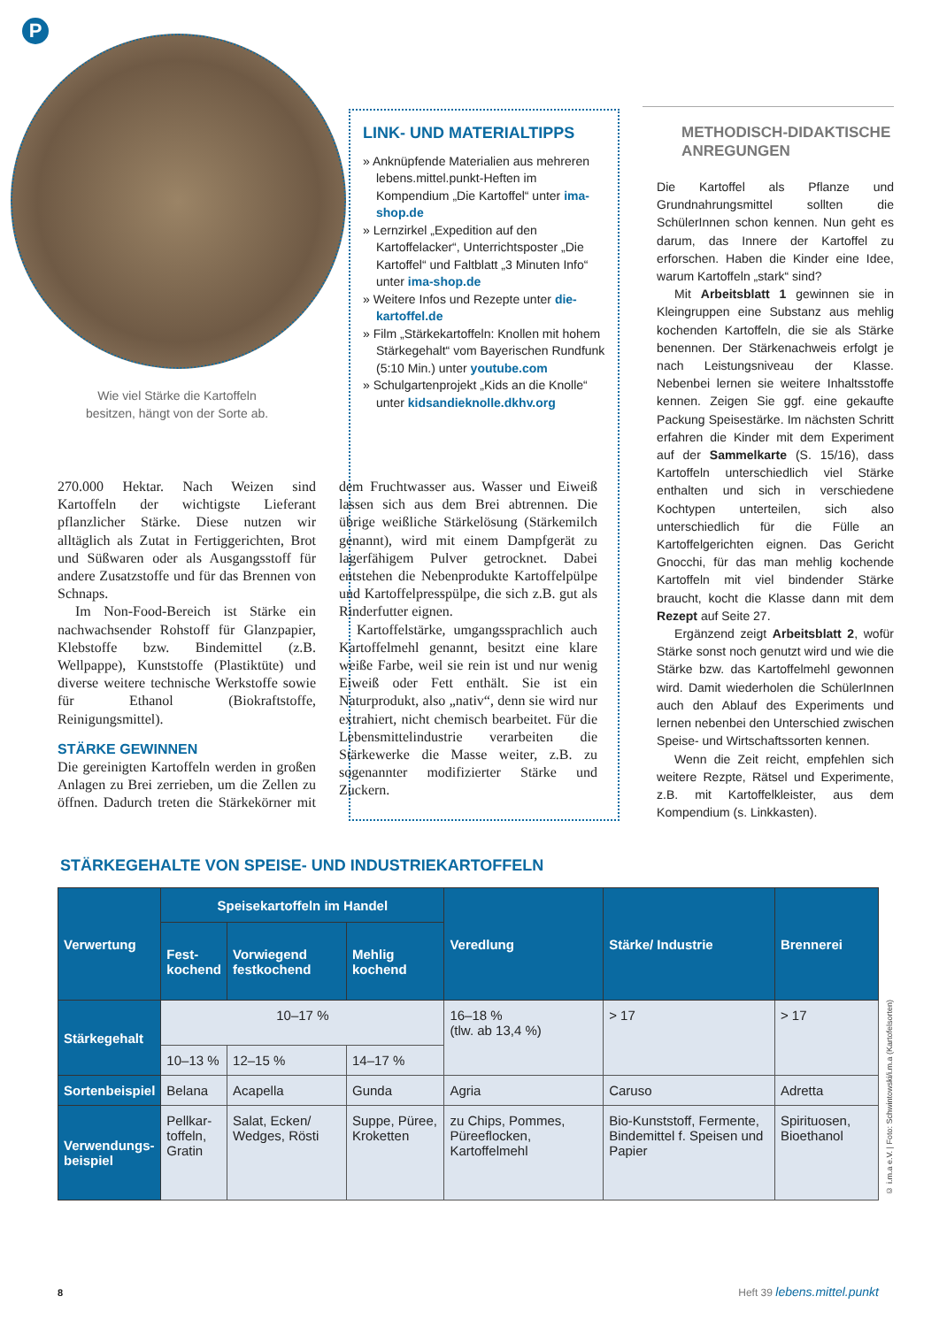P
Wie viel Stärke die Kartoffeln
besitzen, hängt von der Sorte ab.
LINK- UND MATERIALTIPPS
» Anknüpfende Materialien aus mehreren lebens.mittel.punkt-Heften im Kompendium „Die Kartoffel“ unter ima-shop.de
» Lernzirkel „Expedition auf den Kartoffelacker“, Unterrichtsposter „Die Kartoffel“ und Faltblatt „3 Minuten Info“ unter ima-shop.de
» Weitere Infos und Rezepte unter die-kartoffel.de
» Film „Stärkekartoffeln: Knollen mit hohem Stärkegehalt“ vom Bayerischen Rundfunk (5:10 Min.) unter youtube.com
» Schulgartenprojekt „Kids an die Knolle“ unter kidsandieknolle.dkhv.org
METHODISCH-DIDAKTISCHE ANREGUNGEN
Die Kartoffel als Pflanze und Grundnahrungsmittel sollten die SchülerInnen schon kennen. Nun geht es darum, das Innere der Kartoffel zu erforschen. Haben die Kinder eine Idee, warum Kartoffeln „stark“ sind?
Mit Arbeitsblatt 1 gewinnen sie in Kleingruppen eine Substanz aus mehlig kochenden Kartoffeln, die sie als Stärke benennen. Der Stärkenachweis erfolgt je nach Leistungsniveau der Klasse. Nebenbei lernen sie weitere Inhaltsstoffe kennen. Zeigen Sie ggf. eine gekaufte Packung Speisestärke. Im nächsten Schritt erfahren die Kinder mit dem Experiment auf der Sammelkarte (S. 15/16), dass Kartoffeln unterschiedlich viel Stärke enthalten und sich in verschiedene Kochtypen unterteilen, sich also unterschiedlich für die Fülle an Kartoffelgerichten eignen. Das Gericht Gnocchi, für das man mehlig kochende Kartoffeln mit viel bindender Stärke braucht, kocht die Klasse dann mit dem Rezept auf Seite 27.
Ergänzend zeigt Arbeitsblatt 2, wofür Stärke sonst noch genutzt wird und wie die Stärke bzw. das Kartoffelmehl gewonnen wird. Damit wiederholen die SchülerInnen auch den Ablauf des Experiments und lernen nebenbei den Unterschied zwischen Speise- und Wirtschaftssorten kennen.
Wenn die Zeit reicht, empfehlen sich weitere Rezpte, Rätsel und Experimente, z.B. mit Kartoffelkleister, aus dem Kompendium (s. Linkkasten).
270.000 Hektar. Nach Weizen sind Kartoffeln der wichtigste Lieferant pflanzlicher Stärke. Diese nutzen wir alltäglich als Zutat in Fertiggerichten, Brot und Süßwaren oder als Ausgangsstoff für andere Zusatzstoffe und für das Brennen von Schnaps.
Im Non-Food-Bereich ist Stärke ein nachwachsender Rohstoff für Glanzpapier, Klebstoffe bzw. Bindemittel (z.B. Wellpappe), Kunststoffe (Plastiktüte) und diverse weitere technische Werkstoffe sowie für Ethanol (Biokraftstoffe, Reinigungsmittel).
STÄRKE GEWINNEN
Die gereinigten Kartoffeln werden in großen Anlagen zu Brei zerrieben, um die Zellen zu öffnen. Dadurch treten die Stärkekörner mit dem Fruchtwasser aus. Wasser und Eiweiß lassen sich aus dem Brei abtrennen. Die übrige weißliche Stärkelösung (Stärkemilch genannt), wird mit einem Dampfgerät zu lagerfähigem Pulver getrocknet. Dabei entstehen die Nebenprodukte Kartoffelpülpe und Kartoffelpresspülpe, die sich z.B. gut als Rinderfutter eignen.
Kartoffelstärke, umgangssprachlich auch Kartoffelmehl genannt, besitzt eine klare weiße Farbe, weil sie rein ist und nur wenig Eiweiß oder Fett enthält. Sie ist ein Naturprodukt, also „nativ“, denn sie wird nur extrahiert, nicht chemisch bearbeitet. Für die Lebensmittelindustrie verarbeiten die Stärkewerke die Masse weiter, z.B. zu sogenannter modifizierter Stärke und Zuckern.
STÄRKEGEHALTE VON SPEISE- UND INDUSTRIEKARTOFFELN
| Verwertung | Speisekartoffeln im Handel | | | Veredlung | Stärke/ Industrie | Brennerei |
| --- | --- | --- | --- | --- | --- | --- |
| | Fest- kochend | Vorwiegend festkochend | Mehlig kochend | | | |
| Stärkegehalt | 10–17 % | | | 16–18 % (tlw. ab 13,4 %) | > 17 | > 17 |
| | 10–13 % | 12–15 % | 14–17 % | | | |
| Sortenbeispiel | Belana | Acapella | Gunda | Agria | Caruso | Adretta |
| Verwendungs- beispiel | Pellkar- toffeln, Gratin | Salat, Ecken/ Wedges, Rösti | Suppe, Püree, Kroketten | zu Chips, Pommes, Püreeflocken, Kartoffelmehl | Bio-Kunststoff, Fermente, Bindemittel f. Speisen und Papier | Spirituosen, Bioethanol |
© i.m.a e.V. | Foto: Schwintowski/i.m.a (Kartofelsorten)
8 Heft 39 lebens.mittel.punkt